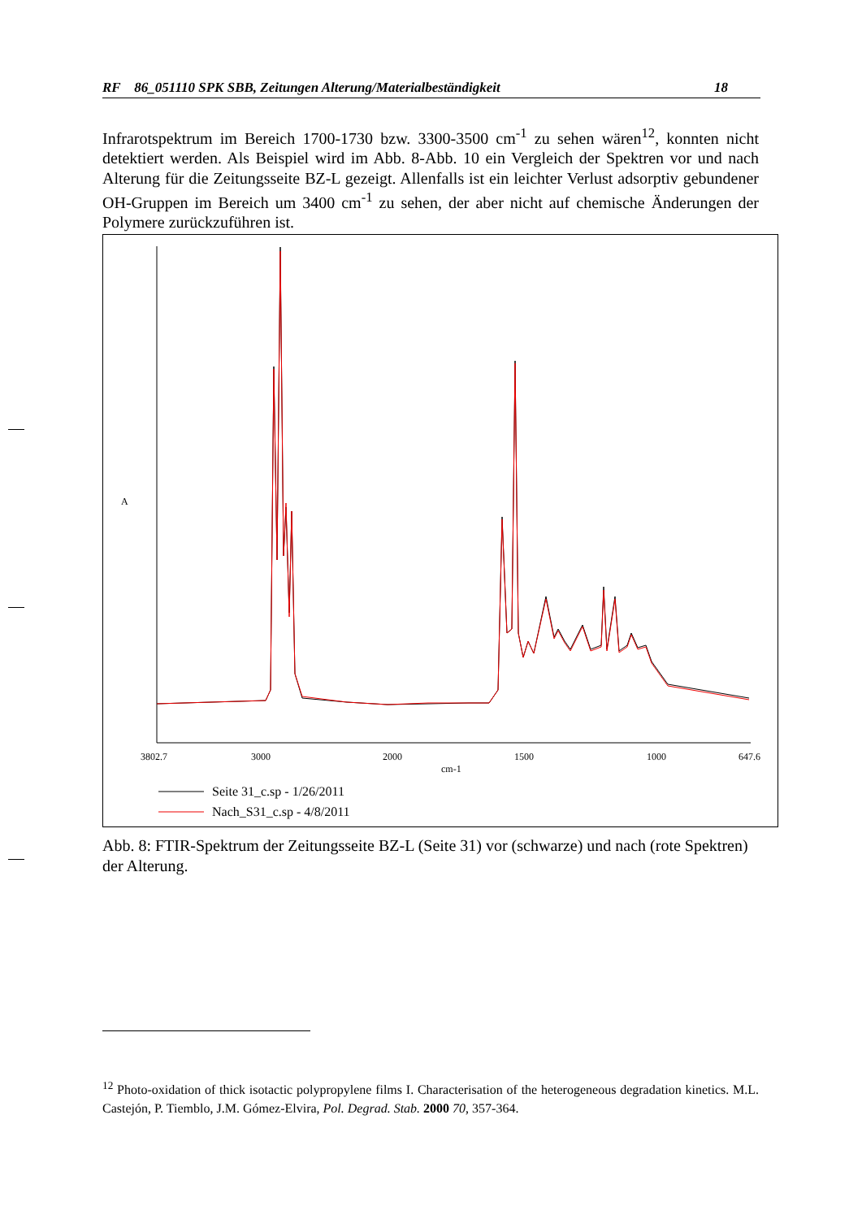RF 86_051110 SPK SBB, Zeitungen Alterung/Materialbeständigkeit 18
Infrarotspektrum im Bereich 1700-1730 bzw. 3300-3500 cm<sup>-1</sup> zu sehen wären<sup>12</sup>, konnten nicht detektiert werden. Als Beispiel wird im Abb. 8-Abb. 10 ein Vergleich der Spektren vor und nach Alterung für die Zeitungsseite BZ-L gezeigt. Allenfalls ist ein leichter Verlust adsorptiv gebundener OH-Gruppen im Bereich um 3400 cm<sup>-1</sup> zu sehen, der aber nicht auf chemische Änderungen der Polymere zurückzuführen ist.
A
3802.7
3000
2000
1500
1000
647.6
cm-1
Seite 31_c.sp - 1/26/2011
Nach_S31_c.sp - 4/8/2011
Abb. 8: FTIR-Spektrum der Zeitungsseite BZ-L (Seite 31) vor (schwarze) und nach (rote Spektren) der Alterung.
<sup>12</sup> Photo-oxidation of thick isotactic polypropylene films I. Characterisation of the heterogeneous degradation kinetics. M.L. Castejón, P. Tiemblo, J.M. Gómez-Elvira, Pol. Degrad. Stab. 2000 70, 357-364.